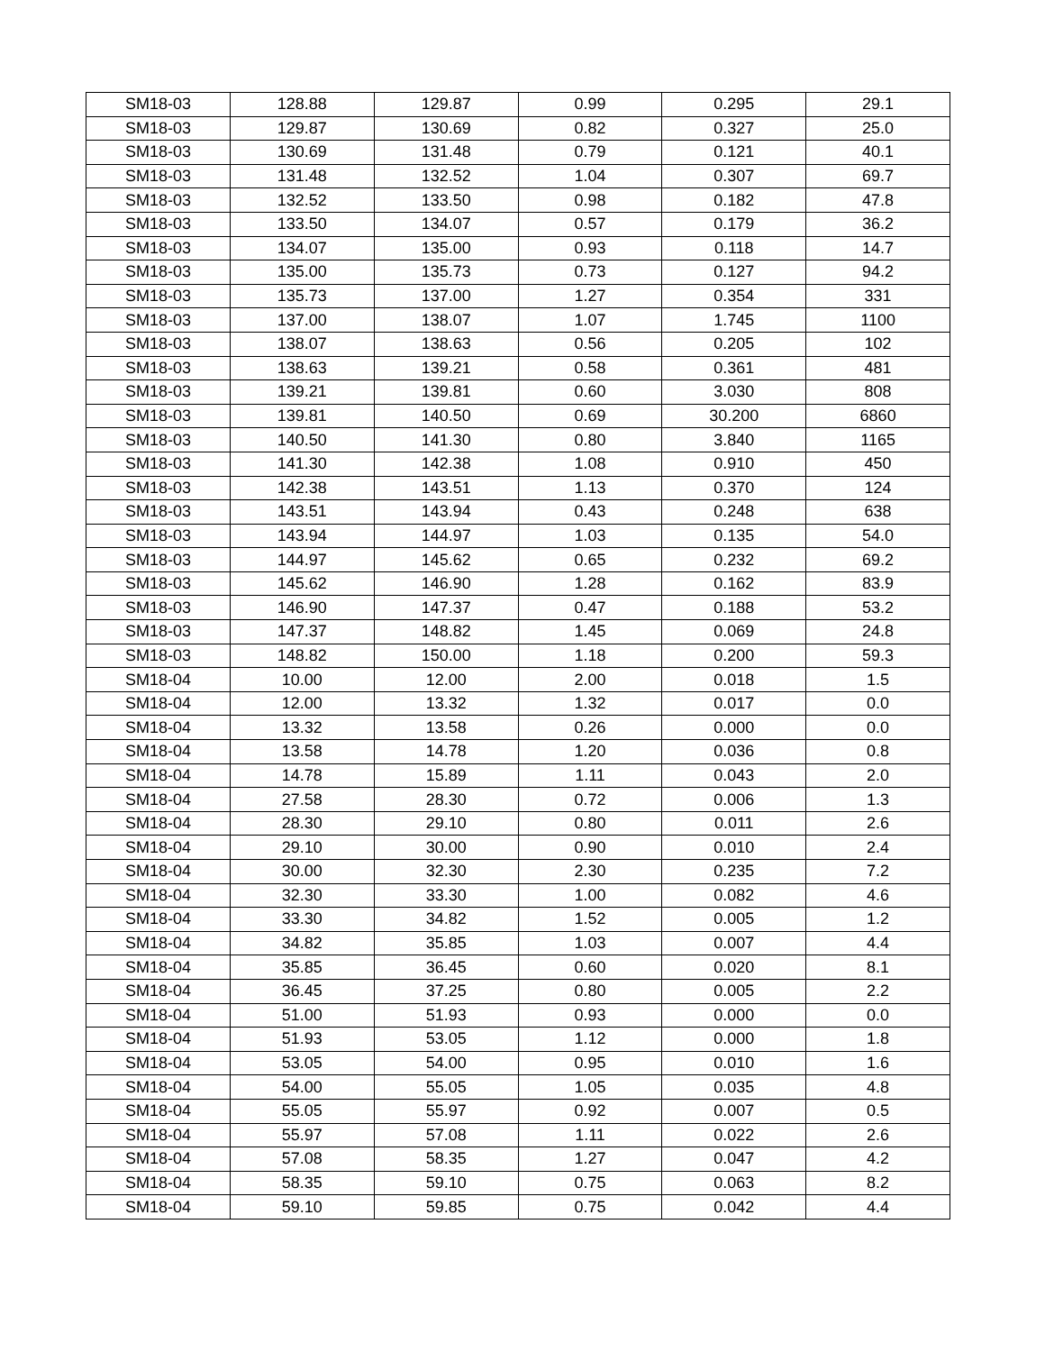| SM18-03 | 128.88 | 129.87 | 0.99 | 0.295 | 29.1 |
| SM18-03 | 129.87 | 130.69 | 0.82 | 0.327 | 25.0 |
| SM18-03 | 130.69 | 131.48 | 0.79 | 0.121 | 40.1 |
| SM18-03 | 131.48 | 132.52 | 1.04 | 0.307 | 69.7 |
| SM18-03 | 132.52 | 133.50 | 0.98 | 0.182 | 47.8 |
| SM18-03 | 133.50 | 134.07 | 0.57 | 0.179 | 36.2 |
| SM18-03 | 134.07 | 135.00 | 0.93 | 0.118 | 14.7 |
| SM18-03 | 135.00 | 135.73 | 0.73 | 0.127 | 94.2 |
| SM18-03 | 135.73 | 137.00 | 1.27 | 0.354 | 331 |
| SM18-03 | 137.00 | 138.07 | 1.07 | 1.745 | 1100 |
| SM18-03 | 138.07 | 138.63 | 0.56 | 0.205 | 102 |
| SM18-03 | 138.63 | 139.21 | 0.58 | 0.361 | 481 |
| SM18-03 | 139.21 | 139.81 | 0.60 | 3.030 | 808 |
| SM18-03 | 139.81 | 140.50 | 0.69 | 30.200 | 6860 |
| SM18-03 | 140.50 | 141.30 | 0.80 | 3.840 | 1165 |
| SM18-03 | 141.30 | 142.38 | 1.08 | 0.910 | 450 |
| SM18-03 | 142.38 | 143.51 | 1.13 | 0.370 | 124 |
| SM18-03 | 143.51 | 143.94 | 0.43 | 0.248 | 638 |
| SM18-03 | 143.94 | 144.97 | 1.03 | 0.135 | 54.0 |
| SM18-03 | 144.97 | 145.62 | 0.65 | 0.232 | 69.2 |
| SM18-03 | 145.62 | 146.90 | 1.28 | 0.162 | 83.9 |
| SM18-03 | 146.90 | 147.37 | 0.47 | 0.188 | 53.2 |
| SM18-03 | 147.37 | 148.82 | 1.45 | 0.069 | 24.8 |
| SM18-03 | 148.82 | 150.00 | 1.18 | 0.200 | 59.3 |
| SM18-04 | 10.00 | 12.00 | 2.00 | 0.018 | 1.5 |
| SM18-04 | 12.00 | 13.32 | 1.32 | 0.017 | 0.0 |
| SM18-04 | 13.32 | 13.58 | 0.26 | 0.000 | 0.0 |
| SM18-04 | 13.58 | 14.78 | 1.20 | 0.036 | 0.8 |
| SM18-04 | 14.78 | 15.89 | 1.11 | 0.043 | 2.0 |
| SM18-04 | 27.58 | 28.30 | 0.72 | 0.006 | 1.3 |
| SM18-04 | 28.30 | 29.10 | 0.80 | 0.011 | 2.6 |
| SM18-04 | 29.10 | 30.00 | 0.90 | 0.010 | 2.4 |
| SM18-04 | 30.00 | 32.30 | 2.30 | 0.235 | 7.2 |
| SM18-04 | 32.30 | 33.30 | 1.00 | 0.082 | 4.6 |
| SM18-04 | 33.30 | 34.82 | 1.52 | 0.005 | 1.2 |
| SM18-04 | 34.82 | 35.85 | 1.03 | 0.007 | 4.4 |
| SM18-04 | 35.85 | 36.45 | 0.60 | 0.020 | 8.1 |
| SM18-04 | 36.45 | 37.25 | 0.80 | 0.005 | 2.2 |
| SM18-04 | 51.00 | 51.93 | 0.93 | 0.000 | 0.0 |
| SM18-04 | 51.93 | 53.05 | 1.12 | 0.000 | 1.8 |
| SM18-04 | 53.05 | 54.00 | 0.95 | 0.010 | 1.6 |
| SM18-04 | 54.00 | 55.05 | 1.05 | 0.035 | 4.8 |
| SM18-04 | 55.05 | 55.97 | 0.92 | 0.007 | 0.5 |
| SM18-04 | 55.97 | 57.08 | 1.11 | 0.022 | 2.6 |
| SM18-04 | 57.08 | 58.35 | 1.27 | 0.047 | 4.2 |
| SM18-04 | 58.35 | 59.10 | 0.75 | 0.063 | 8.2 |
| SM18-04 | 59.10 | 59.85 | 0.75 | 0.042 | 4.4 |